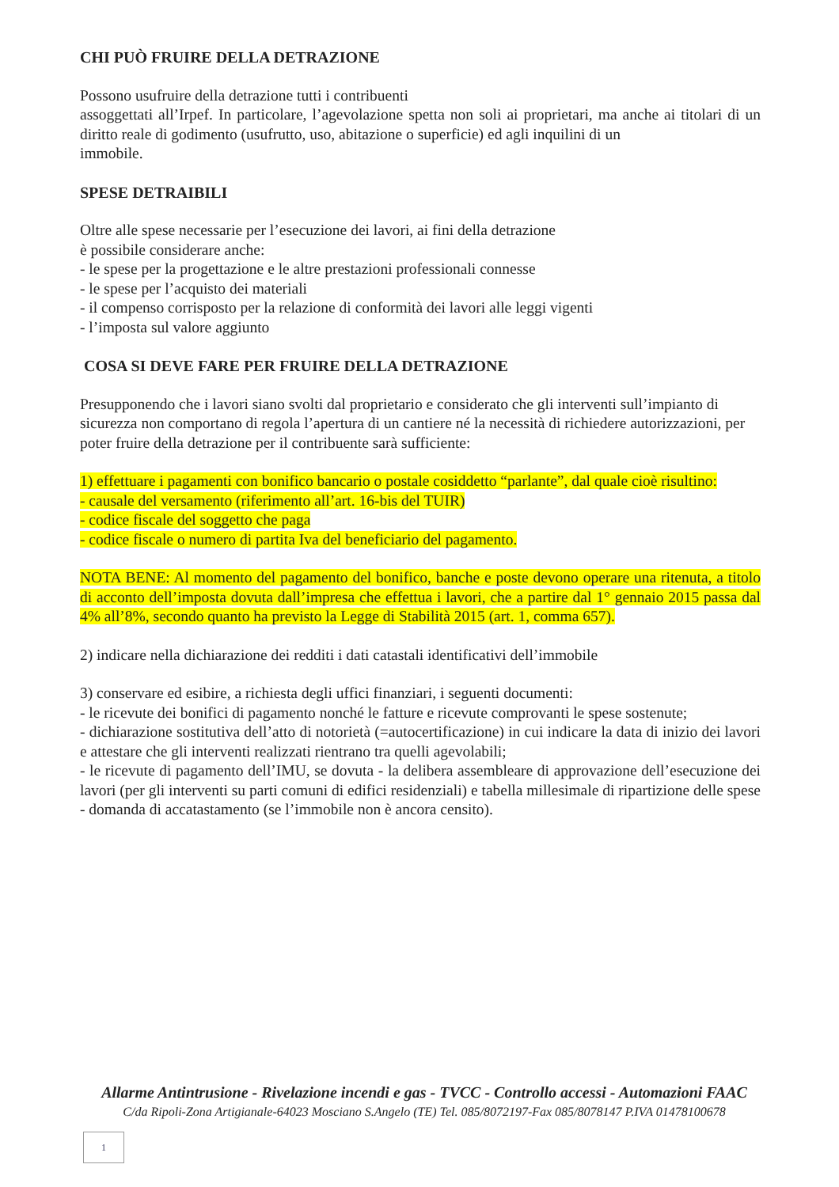CHI PUÒ FRUIRE DELLA DETRAZIONE
Possono usufruire della detrazione tutti i contribuenti
assoggettati all’Irpef. In particolare, l’agevolazione spetta non soli ai proprietari, ma anche ai titolari di un diritto reale di godimento (usufrutto, uso, abitazione o superficie) ed agli inquilini di un
immobile.
SPESE DETRAIBILI
Oltre alle spese necessarie per l’esecuzione dei lavori, ai fini della detrazione
è possibile considerare anche:
- le spese per la progettazione e le altre prestazioni professionali connesse
- le spese per l’acquisto dei materiali
- il compenso corrisposto per la relazione di conformità dei lavori alle leggi vigenti
- l’imposta sul valore aggiunto
COSA SI DEVE FARE PER FRUIRE DELLA DETRAZIONE
Presupponendo che i lavori siano svolti dal proprietario e considerato che gli interventi sull’impianto di sicurezza non comportano di regola l’apertura di un cantiere né la necessità di richiedere autorizzazioni, per poter fruire della detrazione per il contribuente sarà sufficiente:
1) effettuare i pagamenti con bonifico bancario o postale cosiddetto “parlante”, dal quale cioè risultino:
- causale del versamento (riferimento all’art. 16-bis del TUIR)
- codice fiscale del soggetto che paga
- codice fiscale o numero di partita Iva del beneficiario del pagamento.
NOTA BENE: Al momento del pagamento del bonifico, banche e poste devono operare una ritenuta, a titolo di acconto dell’imposta dovuta dall’impresa che effettua i lavori, che a partire dal 1° gennaio 2015 passa dal 4% all’8%, secondo quanto ha previsto la Legge di Stabilità 2015 (art. 1, comma 657).
2) indicare nella dichiarazione dei redditi i dati catastali identificativi dell’immobile
3) conservare ed esibire, a richiesta degli uffici finanziari, i seguenti documenti:
- le ricevute dei bonifici di pagamento nonché le fatture e ricevute comprovanti le spese sostenute;
- dichiarazione sostitutiva dell’atto di notorietà (=autocertificazione) in cui indicare la data di inizio dei lavori e attestare che gli interventi realizzati rientrano tra quelli agevolabili;
- le ricevute di pagamento dell’IMU, se dovuta - la delibera assembleare di approvazione dell’esecuzione dei lavori (per gli interventi su parti comuni di edifici residenziali) e tabella millesimale di ripartizione delle spese - domanda di accatastamento (se l’immobile non è ancora censito).
Allarme Antintrusione - Rivelazione incendi e gas - TVCC - Controllo accessi - Automazioni FAAC
C/da Ripoli-Zona Artigianale-64023 Mosciano S.Angelo (TE) Tel. 085/8072197-Fax 085/8078147 P.IVA 01478100678
1